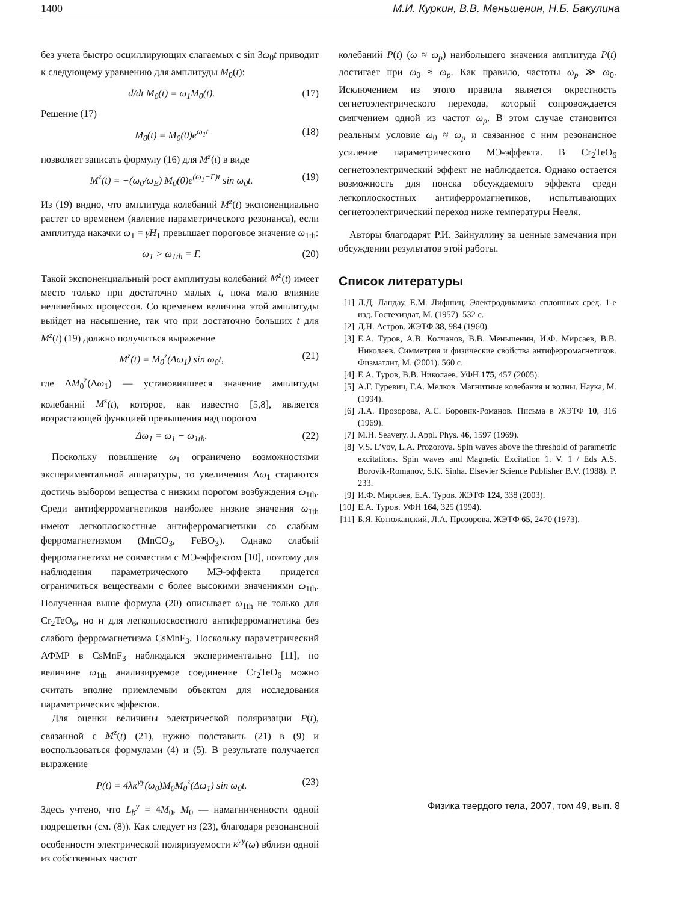1400 М.И. Куркин, В.В. Меньшенин, Н.Б. Бакулина
без учета быстро осциллирующих слагаемых с sin 3ω<sub>0</sub>t приводит к следующему уравнению для амплитуды M<sub>0</sub>(t):
d/dt M<sub>0</sub>(t) = ω<sub>1</sub>M<sub>0</sub>(t). (17)
Решение (17)
M<sub>0</sub>(t) = M<sub>0</sub>(0)e<sup>ω<sub>1</sub>t</sup> (18)
позволяет записать формулу (16) для M<sup>z</sup>(t) в виде
M<sup>z</sup>(t) = −(ω<sub>0</sub>/ω<sub>E</sub>) M<sub>0</sub>(0)e<sup>(ω<sub>1</sub>−Γ)t</sup> sin ω<sub>0</sub>t. (19)
Из (19) видно, что амплитуда колебаний M<sup>z</sup>(t) экспоненциально растет со временем (явление параметрического резонанса), если амплитуда накачки ω<sub>1</sub> = γH<sub>1</sub> превышает пороговое значение ω<sub>1th</sub>:
ω<sub>1</sub> > ω<sub>1th</sub> = Γ. (20)
Такой экспоненциальный рост амплитуды колебаний M<sup>z</sup>(t) имеет место только при достаточно малых t, пока мало влияние нелинейных процессов. Со временем величина этой амплитуды выйдет на насыщение, так что при достаточно больших t для M<sup>z</sup>(t) (19) должно получиться выражение
M<sup>z</sup>(t) = M<sub>0</sub><sup>z</sup>(Δω<sub>1</sub>) sin ω<sub>0</sub>t, (21)
где ΔM<sub>0</sub><sup>z</sup>(Δω<sub>1</sub>) — установившееся значение амплитуды колебаний M<sup>z</sup>(t), которое, как известно [5,8], является возрастающей функцией превышения над порогом
Δω<sub>1</sub> = ω<sub>1</sub> − ω<sub>1th</sub>. (22)
Поскольку повышение ω<sub>1</sub> ограничено возможностями экспериментальной аппаратуры, то увеличения Δω<sub>1</sub> стараются достичь выбором вещества с низким порогом возбуждения ω<sub>1th</sub>. Среди антиферромагнетиков наиболее низкие значения ω<sub>1th</sub> имеют легкоплоскостные антиферромагнетики со слабым ферромагнетизмом (MnCO<sub>3</sub>, FeBO<sub>3</sub>). Однако слабый ферромагнетизм не совместим с МЭ-эффектом [10], поэтому для наблюдения параметрического МЭ-эффекта придется ограничиться веществами с более высокими значениями ω<sub>1th</sub>. Полученная выше формула (20) описывает ω<sub>1th</sub> не только для Cr<sub>2</sub>TeO<sub>6</sub>, но и для легкоплоскостного антиферромагнетика без слабого ферромагнетизма CsMnF<sub>3</sub>. Поскольку параметрический АФМР в CsMnF<sub>3</sub> наблюдался экспериментально [11], по величине ω<sub>1th</sub> анализируемое соединение Cr<sub>2</sub>TeO<sub>6</sub> можно считать вполне приемлемым объектом для исследования параметрических эффектов.
Для оценки величины электрической поляризации P(t), связанной с M<sup>z</sup>(t) (21), нужно подставить (21) в (9) и воспользоваться формулами (4) и (5). В результате получается выражение
P(t) = 4λκ<sup>yy</sup>(ω<sub>0</sub>)M<sub>0</sub>M<sub>0</sub><sup>z</sup>(Δω<sub>1</sub>) sin ω<sub>0</sub>t. (23)
Здесь учтено, что L<sub>b</sub><sup>y</sup> = 4M<sub>0</sub>, M<sub>0</sub> — намагниченности одной подрешетки (см. (8)). Как следует из (23), благодаря резонансной особенности электрической поляризуемости κ<sup>yy</sup>(ω) вблизи одной из собственных частот
колебаний P(t) (ω ≈ ω<sub>p</sub>) наибольшего значения амплитуда P(t) достигает при ω<sub>0</sub> ≈ ω<sub>p</sub>. Как правило, частоты ω<sub>p</sub> ≫ ω<sub>0</sub>. Исключением из этого правила является окрестность сегнетоэлектрического перехода, который сопровождается смягчением одной из частот ω<sub>p</sub>. В этом случае становится реальным условие ω<sub>0</sub> ≈ ω<sub>p</sub> и связанное с ним резонансное усиление параметрического МЭ-эффекта. В Cr<sub>2</sub>TeO<sub>6</sub> сегнетоэлектрический эффект не наблюдается. Однако остается возможность для поиска обсуждаемого эффекта среди легкоплоскостных антиферромагнетиков, испытывающих сегнетоэлектрический переход ниже температуры Нееля.
Авторы благодарят Р.И. Зайнуллину за ценные замечания при обсуждении результатов этой работы.
Список литературы
[1] Л.Д. Ландау, Е.М. Лифшиц. Электродинамика сплошных сред. 1-е изд. Гостехиздат, М. (1957). 532 с.
[2] Д.Н. Астров. ЖЭТФ 38, 984 (1960).
[3] Е.А. Туров, А.В. Колчанов, В.В. Меньшенин, И.Ф. Мирсаев, В.В. Николаев. Симметрия и физические свойства антиферромагнетиков. Физматлит, М. (2001). 560 с.
[4] Е.А. Туров, В.В. Николаев. УФН 175, 457 (2005).
[5] А.Г. Гуревич, Г.А. Мелков. Магнитные колебания и волны. Наука, М. (1994).
[6] Л.А. Прозорова, А.С. Боровик-Романов. Письма в ЖЭТФ 10, 316 (1969).
[7] M.H. Seavery. J. Appl. Phys. 46, 1597 (1969).
[8] V.S. L’vov, L.A. Prozorova. Spin waves above the threshold of parametric excitations. Spin waves and Magnetic Excitation 1. V. 1 / Eds A.S. Borovik-Romanov, S.K. Sinha. Elsevier Science Publisher B.V. (1988). P. 233.
[9] И.Ф. Мирсаев, Е.А. Туров. ЖЭТФ 124, 338 (2003).
[10] Е.А. Туров. УФН 164, 325 (1994).
[11] Б.Я. Котюжанский, Л.А. Прозорова. ЖЭТФ 65, 2470 (1973).
Физика твердого тела, 2007, том 49, вып. 8